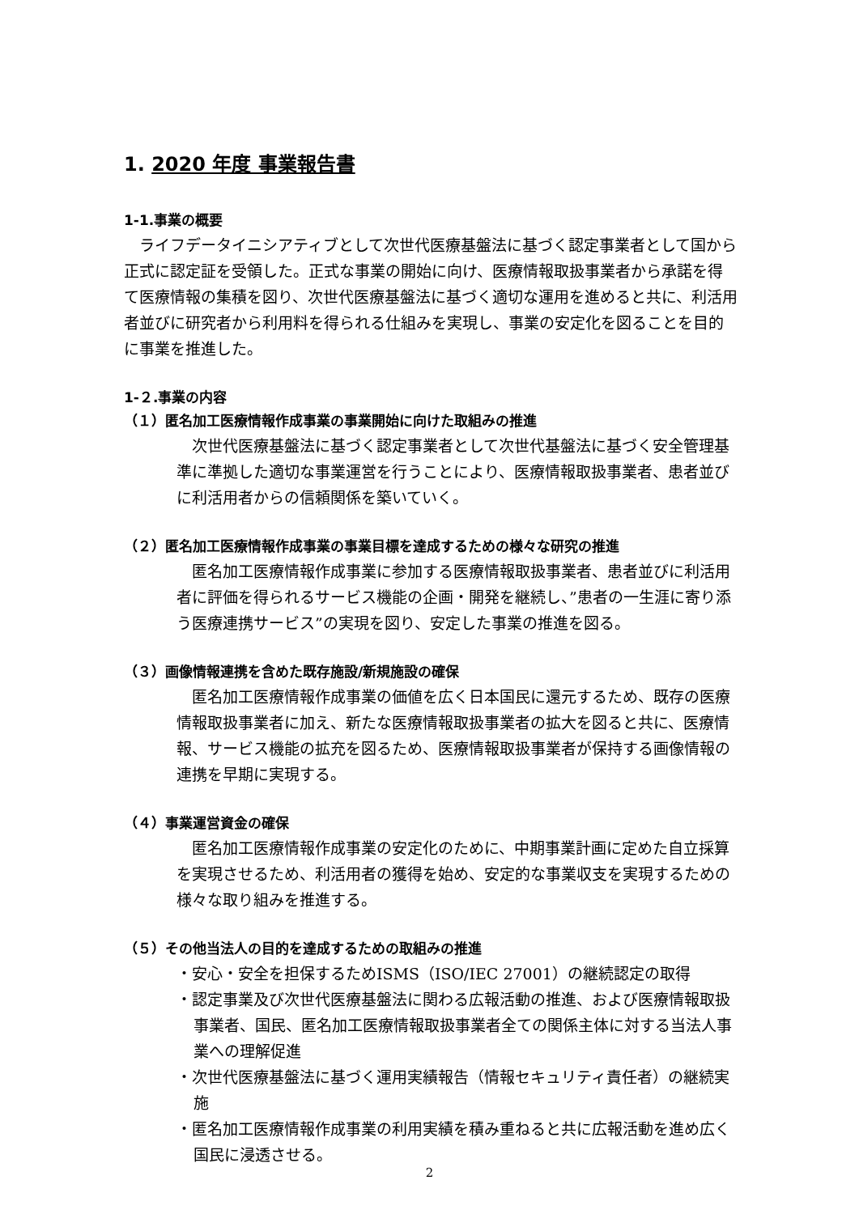1. 2020 年度 事業報告書
1-1.事業の概要
　ライフデータイニシアティブとして次世代医療基盤法に基づく認定事業者として国から正式に認定証を受領した。正式な事業の開始に向け、医療情報取扱事業者から承諾を得て医療情報の集積を図り、次世代医療基盤法に基づく適切な運用を進めると共に、利活用者並びに研究者から利用料を得られる仕組みを実現し、事業の安定化を図ることを目的に事業を推進した。
1-２.事業の内容
（１）匿名加工医療情報作成事業の事業開始に向けた取組みの推進
　次世代医療基盤法に基づく認定事業者として次世代基盤法に基づく安全管理基準に準拠した適切な事業運営を行うことにより、医療情報取扱事業者、患者並びに利活用者からの信頼関係を築いていく。
（２）匿名加工医療情報作成事業の事業目標を達成するための様々な研究の推進
　匿名加工医療情報作成事業に参加する医療情報取扱事業者、患者並びに利活用者に評価を得られるサービス機能の企画・開発を継続し、”患者の一生涯に寄り添う医療連携サービス”の実現を図り、安定した事業の推進を図る。
（３）画像情報連携を含めた既存施設/新規施設の確保
　匿名加工医療情報作成事業の価値を広く日本国民に還元するため、既存の医療情報取扱事業者に加え、新たな医療情報取扱事業者の拡大を図ると共に、医療情報、サービス機能の拡充を図るため、医療情報取扱事業者が保持する画像情報の連携を早期に実現する。
（４）事業運営資金の確保
　匿名加工医療情報作成事業の安定化のために、中期事業計画に定めた自立採算を実現させるため、利活用者の獲得を始め、安定的な事業収支を実現するための様々な取り組みを推進する。
（５）その他当法人の目的を達成するための取組みの推進
・安心・安全を担保するためISMS（ISO/IEC 27001）の継続認定の取得
・認定事業及び次世代医療基盤法に関わる広報活動の推進、および医療情報取扱事業者、国民、匿名加工医療情報取扱事業者全ての関係主体に対する当法人事業への理解促進
・次世代医療基盤法に基づく運用実績報告（情報セキュリティ責任者）の継続実施
・匿名加工医療情報作成事業の利用実績を積み重ねると共に広報活動を進め広く国民に浸透させる。
2